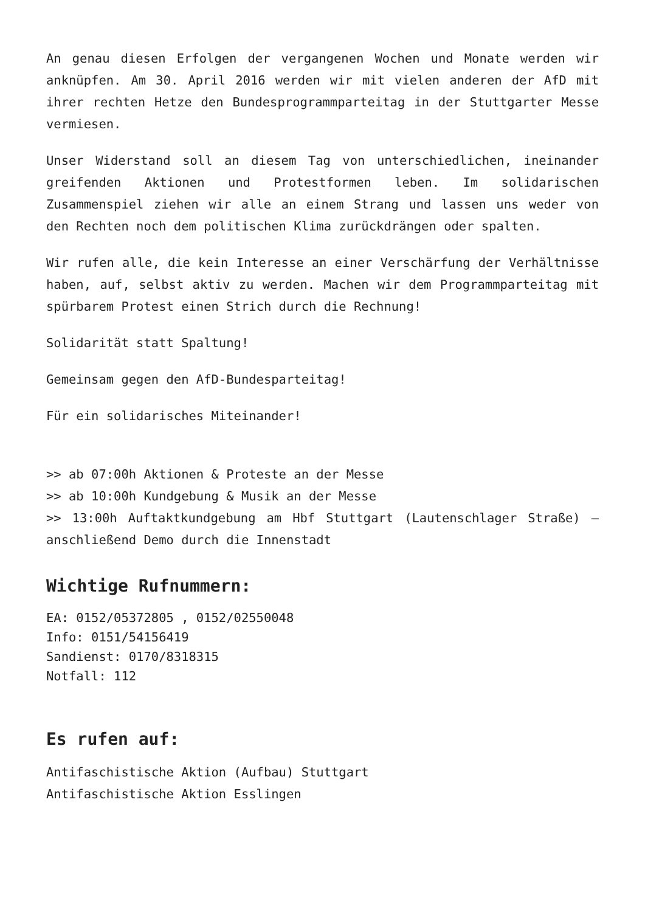An genau diesen Erfolgen der vergangenen Wochen und Monate werden wir anknüpfen. Am 30. April 2016 werden wir mit vielen anderen der AfD mit ihrer rechten Hetze den Bundesprogrammparteitag in der Stuttgarter Messe vermiesen.
Unser Widerstand soll an diesem Tag von unterschiedlichen, ineinander greifenden Aktionen und Protestformen leben. Im solidarischen Zusammenspiel ziehen wir alle an einem Strang und lassen uns weder von den Rechten noch dem politischen Klima zurückdrängen oder spalten.
Wir rufen alle, die kein Interesse an einer Verschärfung der Verhältnisse haben, auf, selbst aktiv zu werden. Machen wir dem Programmparteitag mit spürbarem Protest einen Strich durch die Rechnung!
Solidarität statt Spaltung!
Gemeinsam gegen den AfD-Bundesparteitag!
Für ein solidarisches Miteinander!
>> ab 07:00h Aktionen & Proteste an der Messe
>> ab 10:00h Kundgebung & Musik an der Messe
>> 13:00h Auftaktkundgebung am Hbf Stuttgart (Lautenschlager Straße) – anschließend Demo durch die Innenstadt
Wichtige Rufnummern:
EA: 0152/05372805 , 0152/02550048
Info: 0151/54156419
Sandienst: 0170/8318315
Notfall: 112
Es rufen auf:
Antifaschistische Aktion (Aufbau) Stuttgart
Antifaschistische Aktion Esslingen